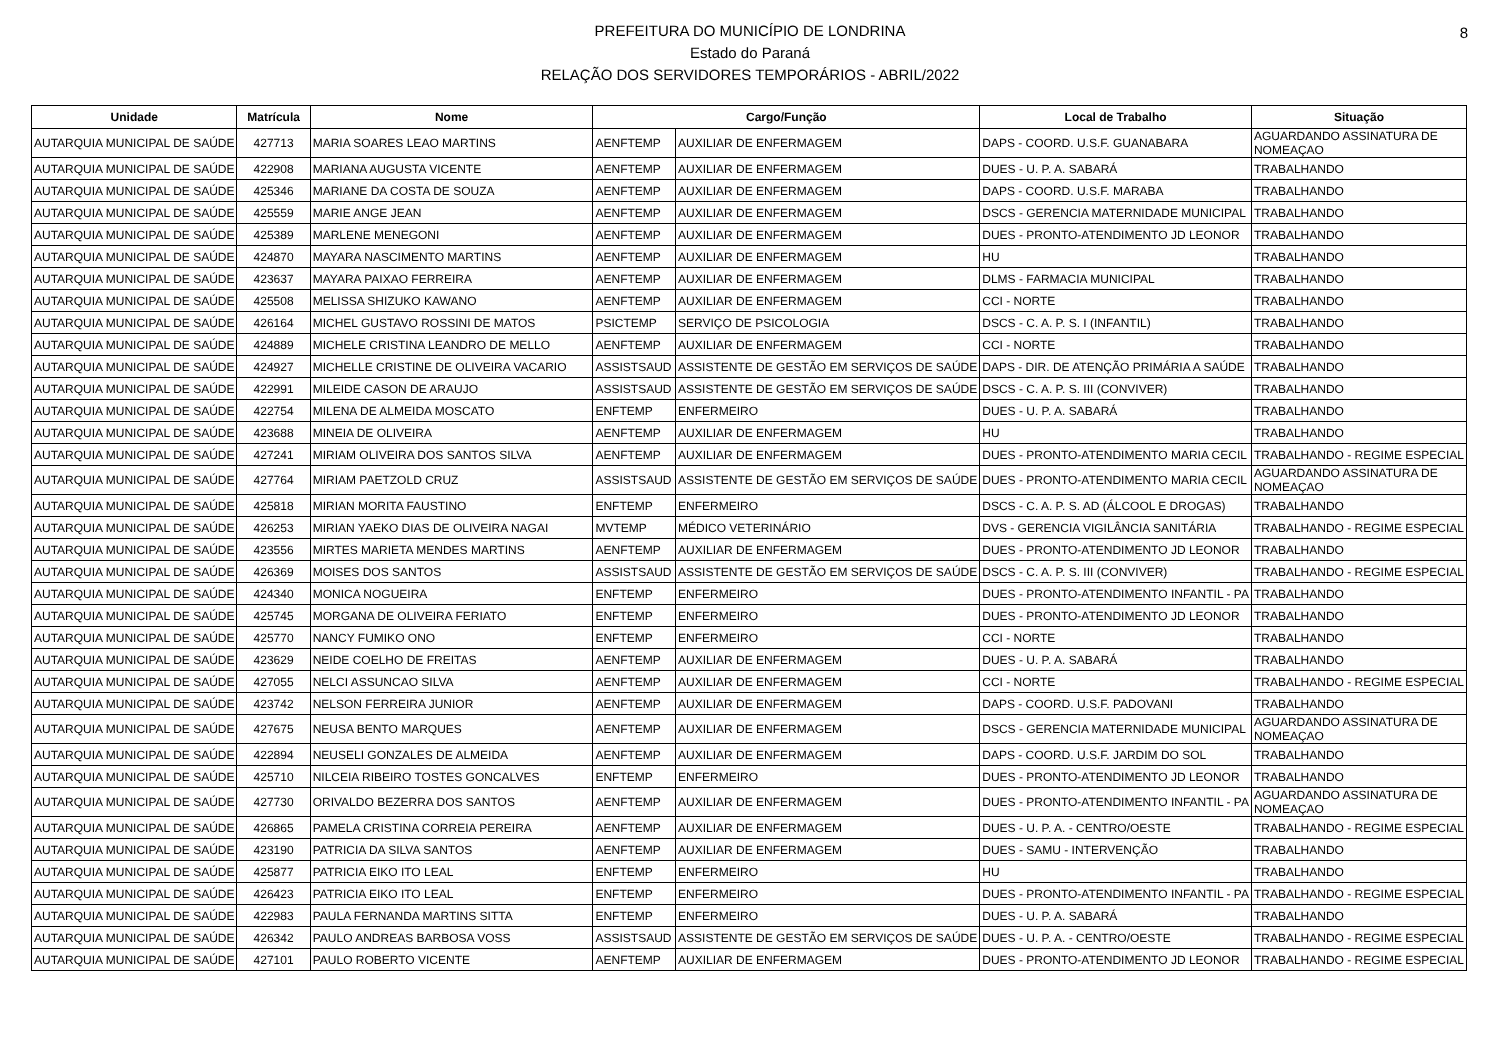PREFEITURA DO MUNICÍPIO DE LONDRINA
Estado do Paraná
RELAÇÃO DOS SERVIDORES TEMPORÁRIOS - ABRIL/2022
8
| Unidade | Matrícula | Nome | Cargo/Função | | Local de Trabalho | Situação |
| --- | --- | --- | --- | --- | --- | --- |
| AUTARQUIA MUNICIPAL DE SAÚDE | 427713 | MARIA SOARES LEAO MARTINS | AENFTEMP | AUXILIAR DE ENFERMAGEM | DAPS - COORD. U.S.F. GUANABARA | AGUARDANDO ASSINATURA DE NOMEAÇAO |
| AUTARQUIA MUNICIPAL DE SAÚDE | 422908 | MARIANA AUGUSTA VICENTE | AENFTEMP | AUXILIAR DE ENFERMAGEM | DUES - U. P. A. SABARÁ | TRABALHANDO |
| AUTARQUIA MUNICIPAL DE SAÚDE | 425346 | MARIANE DA COSTA DE SOUZA | AENFTEMP | AUXILIAR DE ENFERMAGEM | DAPS - COORD. U.S.F. MARABA | TRABALHANDO |
| AUTARQUIA MUNICIPAL DE SAÚDE | 425559 | MARIE ANGE JEAN | AENFTEMP | AUXILIAR DE ENFERMAGEM | DSCS - GERENCIA MATERNIDADE MUNICIPAL | TRABALHANDO |
| AUTARQUIA MUNICIPAL DE SAÚDE | 425389 | MARLENE MENEGONI | AENFTEMP | AUXILIAR DE ENFERMAGEM | DUES - PRONTO-ATENDIMENTO JD LEONOR | TRABALHANDO |
| AUTARQUIA MUNICIPAL DE SAÚDE | 424870 | MAYARA NASCIMENTO MARTINS | AENFTEMP | AUXILIAR DE ENFERMAGEM | HU | TRABALHANDO |
| AUTARQUIA MUNICIPAL DE SAÚDE | 423637 | MAYARA PAIXAO FERREIRA | AENFTEMP | AUXILIAR DE ENFERMAGEM | DLMS - FARMACIA MUNICIPAL | TRABALHANDO |
| AUTARQUIA MUNICIPAL DE SAÚDE | 425508 | MELISSA SHIZUKO KAWANO | AENFTEMP | AUXILIAR DE ENFERMAGEM | CCI - NORTE | TRABALHANDO |
| AUTARQUIA MUNICIPAL DE SAÚDE | 426164 | MICHEL GUSTAVO ROSSINI DE MATOS | PSICTEMP | SERVIÇO DE PSICOLOGIA | DSCS - C. A. P. S. I (INFANTIL) | TRABALHANDO |
| AUTARQUIA MUNICIPAL DE SAÚDE | 424889 | MICHELE CRISTINA LEANDRO DE MELLO | AENFTEMP | AUXILIAR DE ENFERMAGEM | CCI - NORTE | TRABALHANDO |
| AUTARQUIA MUNICIPAL DE SAÚDE | 424927 | MICHELLE CRISTINE DE OLIVEIRA VACARIO | ASSISTSAUD | ASSISTENTE DE GESTÃO EM SERVIÇOS DE SAÚDE | DAPS - DIR. DE ATENÇÃO PRIMÁRIA A SAÚDE | TRABALHANDO |
| AUTARQUIA MUNICIPAL DE SAÚDE | 422991 | MILEIDE CASON DE ARAUJO | ASSISTSAUD | ASSISTENTE DE GESTÃO EM SERVIÇOS DE SAÚDE | DSCS - C. A. P. S. III (CONVIVER) | TRABALHANDO |
| AUTARQUIA MUNICIPAL DE SAÚDE | 422754 | MILENA DE ALMEIDA MOSCATO | ENFTEMP | ENFERMEIRO | DUES - U. P. A. SABARÁ | TRABALHANDO |
| AUTARQUIA MUNICIPAL DE SAÚDE | 423688 | MINEIA DE OLIVEIRA | AENFTEMP | AUXILIAR DE ENFERMAGEM | HU | TRABALHANDO |
| AUTARQUIA MUNICIPAL DE SAÚDE | 427241 | MIRIAM OLIVEIRA DOS SANTOS SILVA | AENFTEMP | AUXILIAR DE ENFERMAGEM | DUES - PRONTO-ATENDIMENTO MARIA CECIL | TRABALHANDO - REGIME ESPECIAL |
| AUTARQUIA MUNICIPAL DE SAÚDE | 427764 | MIRIAM PAETZOLD CRUZ | ASSISTSAUD | ASSISTENTE DE GESTÃO EM SERVIÇOS DE SAÚDE | DUES - PRONTO-ATENDIMENTO MARIA CECIL | AGUARDANDO ASSINATURA DE NOMEAÇAO |
| AUTARQUIA MUNICIPAL DE SAÚDE | 425818 | MIRIAN MORITA FAUSTINO | ENFTEMP | ENFERMEIRO | DSCS - C. A. P. S. AD (ÁLCOOL E DROGAS) | TRABALHANDO |
| AUTARQUIA MUNICIPAL DE SAÚDE | 426253 | MIRIAN YAEKO DIAS DE OLIVEIRA NAGAI | MVTEMP | MÉDICO VETERINÁRIO | DVS - GERENCIA VIGILÂNCIA SANITÁRIA | TRABALHANDO - REGIME ESPECIAL |
| AUTARQUIA MUNICIPAL DE SAÚDE | 423556 | MIRTES MARIETA MENDES MARTINS | AENFTEMP | AUXILIAR DE ENFERMAGEM | DUES - PRONTO-ATENDIMENTO JD LEONOR | TRABALHANDO |
| AUTARQUIA MUNICIPAL DE SAÚDE | 426369 | MOISES DOS SANTOS | ASSISTSAUD | ASSISTENTE DE GESTÃO EM SERVIÇOS DE SAÚDE | DSCS - C. A. P. S. III (CONVIVER) | TRABALHANDO - REGIME ESPECIAL |
| AUTARQUIA MUNICIPAL DE SAÚDE | 424340 | MONICA NOGUEIRA | ENFTEMP | ENFERMEIRO | DUES - PRONTO-ATENDIMENTO INFANTIL - PA | TRABALHANDO |
| AUTARQUIA MUNICIPAL DE SAÚDE | 425745 | MORGANA DE OLIVEIRA FERIATO | ENFTEMP | ENFERMEIRO | DUES - PRONTO-ATENDIMENTO JD LEONOR | TRABALHANDO |
| AUTARQUIA MUNICIPAL DE SAÚDE | 425770 | NANCY FUMIKO ONO | ENFTEMP | ENFERMEIRO | CCI - NORTE | TRABALHANDO |
| AUTARQUIA MUNICIPAL DE SAÚDE | 423629 | NEIDE COELHO DE FREITAS | AENFTEMP | AUXILIAR DE ENFERMAGEM | DUES - U. P. A. SABARÁ | TRABALHANDO |
| AUTARQUIA MUNICIPAL DE SAÚDE | 427055 | NELCI ASSUNCAO SILVA | AENFTEMP | AUXILIAR DE ENFERMAGEM | CCI - NORTE | TRABALHANDO - REGIME ESPECIAL |
| AUTARQUIA MUNICIPAL DE SAÚDE | 423742 | NELSON FERREIRA JUNIOR | AENFTEMP | AUXILIAR DE ENFERMAGEM | DAPS - COORD. U.S.F. PADOVANI | TRABALHANDO |
| AUTARQUIA MUNICIPAL DE SAÚDE | 427675 | NEUSA BENTO MARQUES | AENFTEMP | AUXILIAR DE ENFERMAGEM | DSCS - GERENCIA MATERNIDADE MUNICIPAL | AGUARDANDO ASSINATURA DE NOMEAÇAO |
| AUTARQUIA MUNICIPAL DE SAÚDE | 422894 | NEUSELI GONZALES DE ALMEIDA | AENFTEMP | AUXILIAR DE ENFERMAGEM | DAPS - COORD. U.S.F. JARDIM DO SOL | TRABALHANDO |
| AUTARQUIA MUNICIPAL DE SAÚDE | 425710 | NILCEIA RIBEIRO TOSTES GONCALVES | ENFTEMP | ENFERMEIRO | DUES - PRONTO-ATENDIMENTO JD LEONOR | TRABALHANDO |
| AUTARQUIA MUNICIPAL DE SAÚDE | 427730 | ORIVALDO BEZERRA DOS SANTOS | AENFTEMP | AUXILIAR DE ENFERMAGEM | DUES - PRONTO-ATENDIMENTO INFANTIL - PA | AGUARDANDO ASSINATURA DE NOMEAÇAO |
| AUTARQUIA MUNICIPAL DE SAÚDE | 426865 | PAMELA CRISTINA CORREIA PEREIRA | AENFTEMP | AUXILIAR DE ENFERMAGEM | DUES - U. P. A. - CENTRO/OESTE | TRABALHANDO - REGIME ESPECIAL |
| AUTARQUIA MUNICIPAL DE SAÚDE | 423190 | PATRICIA DA SILVA SANTOS | AENFTEMP | AUXILIAR DE ENFERMAGEM | DUES - SAMU - INTERVENÇÃO | TRABALHANDO |
| AUTARQUIA MUNICIPAL DE SAÚDE | 425877 | PATRICIA EIKO ITO LEAL | ENFTEMP | ENFERMEIRO | HU | TRABALHANDO |
| AUTARQUIA MUNICIPAL DE SAÚDE | 426423 | PATRICIA EIKO ITO LEAL | ENFTEMP | ENFERMEIRO | DUES - PRONTO-ATENDIMENTO INFANTIL - PA | TRABALHANDO - REGIME ESPECIAL |
| AUTARQUIA MUNICIPAL DE SAÚDE | 422983 | PAULA FERNANDA MARTINS SITTA | ENFTEMP | ENFERMEIRO | DUES - U. P. A. SABARÁ | TRABALHANDO |
| AUTARQUIA MUNICIPAL DE SAÚDE | 426342 | PAULO ANDREAS BARBOSA VOSS | ASSISTSAUD | ASSISTENTE DE GESTÃO EM SERVIÇOS DE SAÚDE | DUES - U. P. A. - CENTRO/OESTE | TRABALHANDO - REGIME ESPECIAL |
| AUTARQUIA MUNICIPAL DE SAÚDE | 427101 | PAULO ROBERTO VICENTE | AENFTEMP | AUXILIAR DE ENFERMAGEM | DUES - PRONTO-ATENDIMENTO JD LEONOR | TRABALHANDO - REGIME ESPECIAL |